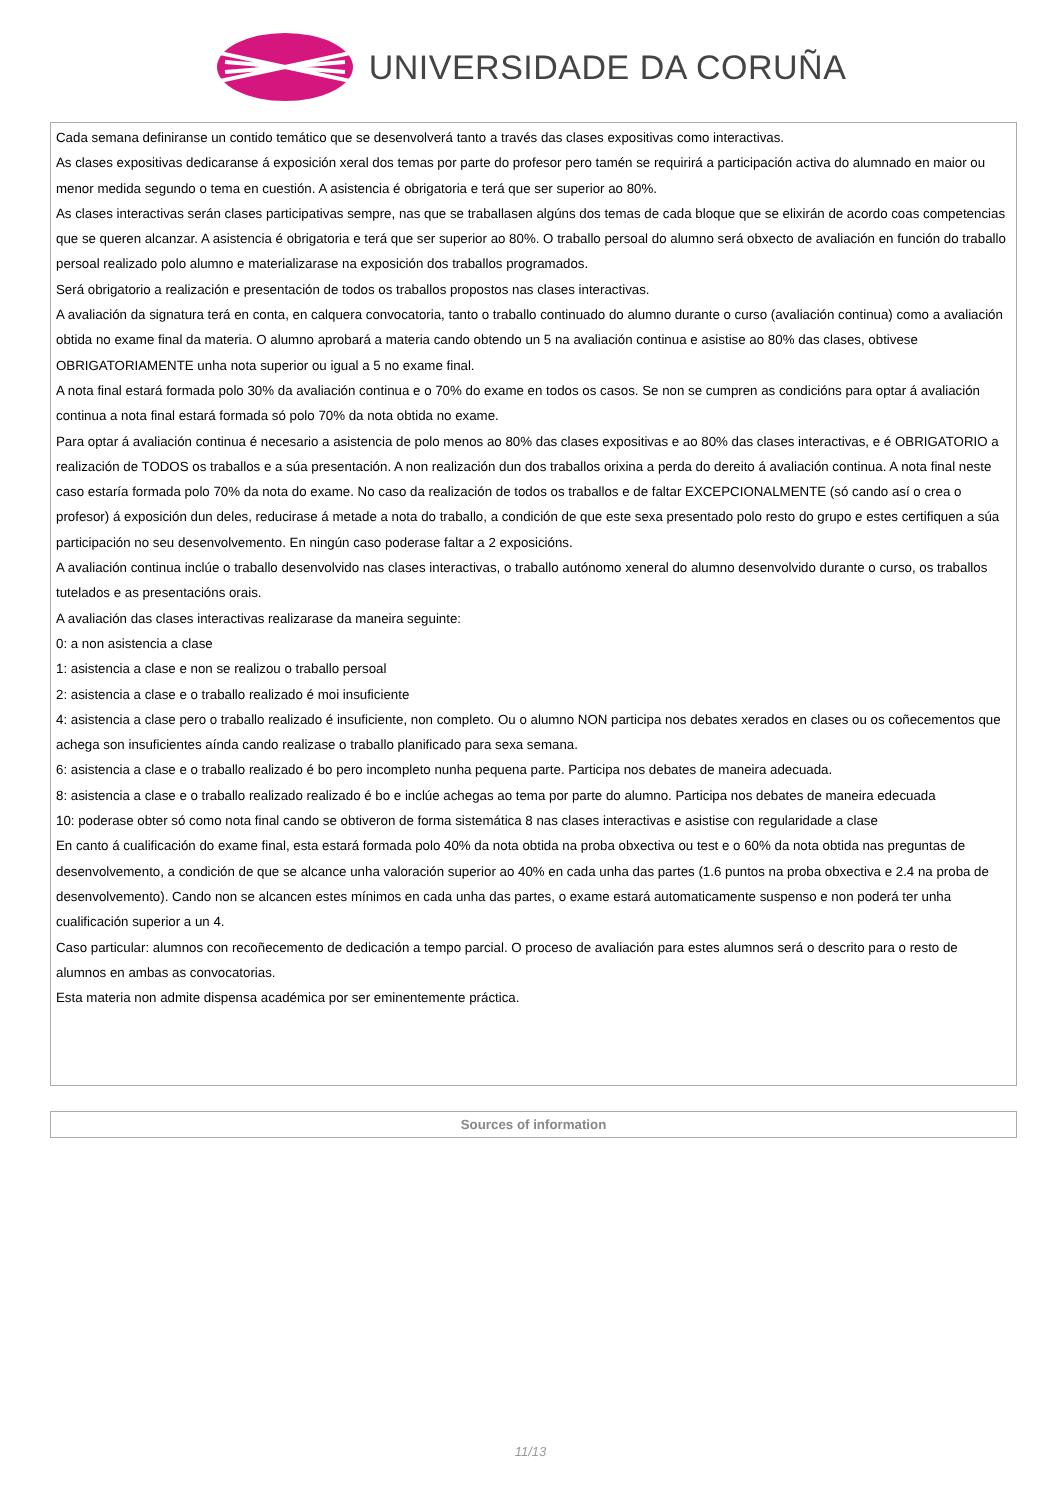UNIVERSIDADE DA CORUÑA
| Cada semana definiranse un contido temático que se desenvolverá tanto a través das clases expositivas como interactivas. As clases expositivas dedicaranse á exposición xeral dos temas por parte do profesor pero tamén se requirirá a participación activa do alumnado en maior ou menor medida segundo o tema en cuestión. A asistencia é obrigatoria e terá que ser superior ao 80%. As clases interactivas serán clases participativas sempre, nas que se traballasen algúns dos temas de cada bloque que se elixirán de acordo coas competencias que se queren alcanzar. A asistencia é obrigatoria e terá que ser superior ao 80%. O traballo persoal do alumno será obxecto de avaliación en función do traballo persoal realizado polo alumno e materializarase na exposición dos traballos programados. Será obrigatorio a realización e presentación de todos os traballos propostos nas clases interactivas. A avaliación da signatura terá en conta, en calquera convocatoria, tanto o traballo continuado do alumno durante o curso (avaliación continua) como a avaliación obtida no exame final da materia. O alumno aprobará a materia cando obtendo un 5 na avaliación continua e asistise ao 80% das clases, obtivese OBRIGATORIAMENTE unha nota superior ou igual a 5 no exame final. A nota final estará formada polo 30% da avaliación continua e o 70% do exame en todos os casos. Se non se cumpren as condicións para optar á avaliación continua a nota final estará formada só polo 70% da nota obtida no exame. Para optar á avaliación continua é necesario a asistencia de polo menos ao 80% das clases expositivas e ao 80% das clases interactivas, e é OBRIGATORIO a realización de TODOS os traballos e a súa presentación. A non realización dun dos traballos orixina a perda do dereito á avaliación continua. A nota final neste caso estaría formada polo 70% da nota do exame. No caso da realización de todos os traballos e de faltar EXCEPCIONALMENTE (só cando así o crea o profesor) á exposición dun deles, reducirase á metade a nota do traballo, a condición de que este sexa presentado polo resto do grupo e estes certifiquen a súa participación no seu desenvolvemento. En ningún caso poderase faltar a 2 exposicións. A avaliación continua inclúe o traballo desenvolvido nas clases interactivas, o traballo autónomo xeneral do alumno desenvolvido durante o curso, os traballos tutelados e as presentacións orais. A avaliación das clases interactivas realizarase da maneira seguinte: 0: a non asistencia a clase 1: asistencia a clase e non se realizou o traballo persoal 2: asistencia a clase e o traballo realizado é moi insuficiente 4: asistencia a clase pero o traballo realizado é insuficiente, non completo. Ou o alumno NON participa nos debates xerados en clases ou os coñecementos que achega son insuficientes aínda cando realizase o traballo planificado para sexa semana. 6: asistencia a clase e o traballo realizado é bo pero incompleto nunha pequena parte. Participa nos debates de maneira adecuada. 8: asistencia a clase e o traballo realizado realizado é bo e inclúe achegas ao tema por parte do alumno. Participa nos debates de maneira edecuada 10: poderase obter só como nota final cando se obtiveron de forma sistemática 8 nas clases interactivas e asistise con regularidade a clase En canto á cualificación do exame final, esta estará formada polo 40% da nota obtida na proba obxectiva ou test e o 60% da nota obtida nas preguntas de desenvolvemento, a condición de que se alcance unha valoración superior ao 40% en cada unha das partes (1.6 puntos na proba obxectiva e 2.4 na proba de desenvolvemento). Cando non se alcancen estes mínimos en cada unha das partes, o exame estará automaticamente suspenso e non poderá ter unha cualificación superior a un 4. Caso particular: alumnos con recoñecemento de dedicación a tempo parcial. O proceso de avaliación para estes alumnos será o descrito para o resto de alumnos en ambas as convocatorias. Esta materia non admite dispensa académica por ser eminentemente práctica. |
| Sources of information |
11/13